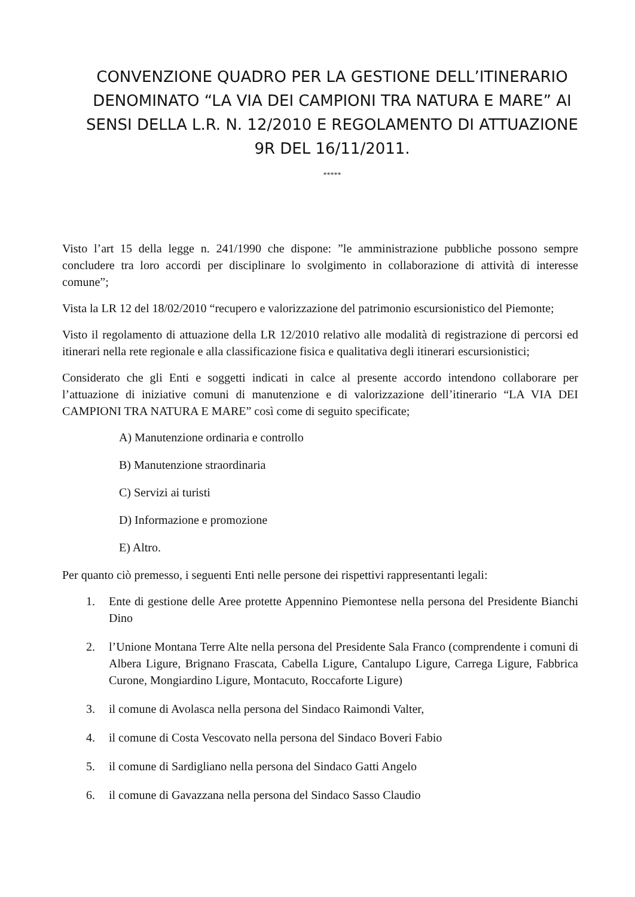CONVENZIONE QUADRO PER LA GESTIONE DELL’ITINERARIO DENOMINATO “LA VIA DEI CAMPIONI TRA NATURA E MARE” AI SENSI DELLA L.R. N. 12/2010 E REGOLAMENTO DI ATTUAZIONE 9R DEL 16/11/2011.
*****
Visto l’art 15 della legge n. 241/1990 che dispone: ”le amministrazione pubbliche possono sempre concludere tra loro accordi per disciplinare lo svolgimento in collaborazione di attività di interesse comune”;
Vista la LR 12 del 18/02/2010 “recupero e valorizzazione del patrimonio escursionistico del Piemonte;
Visto il regolamento di attuazione della LR 12/2010 relativo alle modalità di registrazione di percorsi ed itinerari nella rete regionale e alla classificazione fisica e qualitativa degli itinerari escursionistici;
Considerato che gli Enti e soggetti indicati in calce al presente accordo intendono collaborare per l’attuazione di iniziative comuni di manutenzione e di valorizzazione dell’itinerario “LA VIA DEI CAMPIONI TRA NATURA E MARE” così come di seguito specificate;
A) Manutenzione ordinaria e controllo
B) Manutenzione straordinaria
C) Servizi ai turisti
D) Informazione e promozione
E) Altro.
Per quanto ciò premesso, i seguenti Enti nelle persone dei rispettivi rappresentanti legali:
1. Ente di gestione delle Aree protette Appennino Piemontese nella persona del Presidente Bianchi Dino
2. l’Unione Montana Terre Alte nella persona del Presidente Sala Franco (comprendente i comuni di Albera Ligure, Brignano Frascata, Cabella Ligure, Cantalupo Ligure, Carrega Ligure, Fabbrica Curone, Mongiardino Ligure, Montacuto, Roccaforte Ligure)
3. il comune di Avolasca nella persona del Sindaco Raimondi Valter,
4. il comune di Costa Vescovato nella persona del Sindaco Boveri Fabio
5. il comune di Sardigliano nella persona del Sindaco Gatti Angelo
6. il comune di Gavazzana nella persona del Sindaco Sasso Claudio